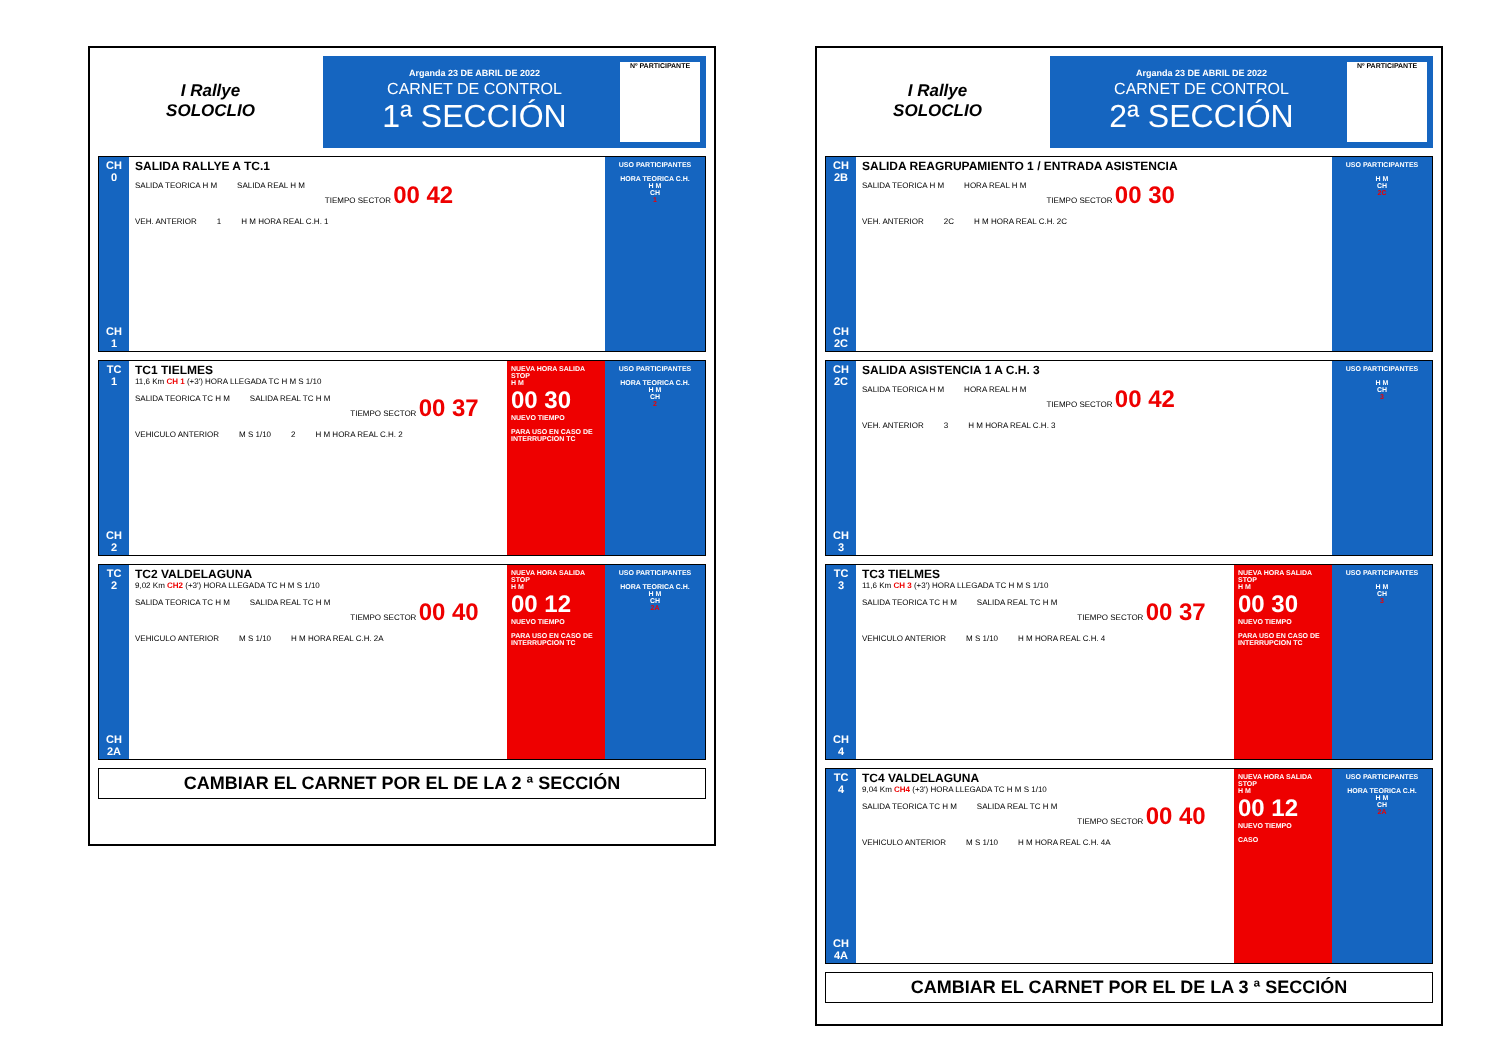I Rallye
SOLOCLIO
Arganda 23 DE ABRIL DE 2022
CARNET DE CONTROL
1ª SECCIÓN
Nº PARTICIPANTE
CH
0
CH
1
SALIDA RALLYE A TC.1
SALIDA TEORICA H M SALIDA REAL H M TIEMPO SECTOR 00 42
VEH. ANTERIOR 1 H M HORA REAL C.H. 1
USO PARTICIPANTES
HORA TEORICA C.H.
H M
CH
1
TC
1
CH
2
TC1 TIELMES
11,6 Km CH 1 (+3') HORA LLEGADA TC H M S 1/10
SALIDA TEORICA TC H M SALIDA REAL TC H M TIEMPO SECTOR 00 37
VEHICULO ANTERIOR M S 1/10 2 H M HORA REAL C.H. 2
NUEVA HORA SALIDA STOP
H M
00 30
NUEVO TIEMPO
PARA USO EN CASO DE INTERRUPCION TC
USO PARTICIPANTES
HORA TEORICA C.H.
H M
CH
2
TC
2
CH
2A
TC2 VALDELAGUNA
9,02 Km CH2 (+3') HORA LLEGADA TC H M S 1/10
SALIDA TEORICA TC H M SALIDA REAL TC H M TIEMPO SECTOR 00 40
VEHICULO ANTERIOR M S 1/10 H M HORA REAL C.H. 2A
NUEVA HORA SALIDA STOP
H M
00 12
NUEVO TIEMPO
PARA USO EN CASO DE INTERRUPCION TC
USO PARTICIPANTES
HORA TEORICA C.H.
H M
CH
2A
CAMBIAR EL CARNET POR EL DE LA 2 ª SECCIÓN
I Rallye
SOLOCLIO
Arganda 23 DE ABRIL DE 2022
CARNET DE CONTROL
2ª SECCIÓN
Nº PARTICIPANTE
CH
2B
CH
2C
SALIDA REAGRUPAMIENTO 1 / ENTRADA ASISTENCIA
SALIDA TEORICA H M HORA REAL H M TIEMPO SECTOR 00 30
VEH. ANTERIOR 2C H M HORA REAL C.H. 2C
USO PARTICIPANTES
H M
CH
2C
CH
2C
CH
3
SALIDA ASISTENCIA 1 A C.H. 3
SALIDA TEORICA H M HORA REAL H M TIEMPO SECTOR 00 42
VEH. ANTERIOR 3 H M HORA REAL C.H. 3
USO PARTICIPANTES
H M
CH
3
TC
3
CH
4
TC3 TIELMES
11,6 Km CH 3 (+3') HORA LLEGADA TC H M S 1/10
SALIDA TEORICA TC H M SALIDA REAL TC H M TIEMPO SECTOR 00 37
VEHICULO ANTERIOR M S 1/10 H M HORA REAL C.H. 4
NUEVA HORA SALIDA STOP
H M
00 30
NUEVO TIEMPO
PARA USO EN CASO DE INTERRUPCION TC
USO PARTICIPANTES
H M
CH
3
TC
4
CH
4A
TC4 VALDELAGUNA
9,04 Km CH4 (+3') HORA LLEGADA TC H M S 1/10
SALIDA TEORICA TC H M SALIDA REAL TC H M TIEMPO SECTOR 00 40
VEHICULO ANTERIOR M S 1/10 H M HORA REAL C.H. 4A
NUEVA HORA SALIDA STOP
H M
00 12
NUEVO TIEMPO
CASO
USO PARTICIPANTES
HORA TEORICA C.H.
H M
CH
2A
CAMBIAR EL CARNET POR EL DE LA 3 ª SECCIÓN